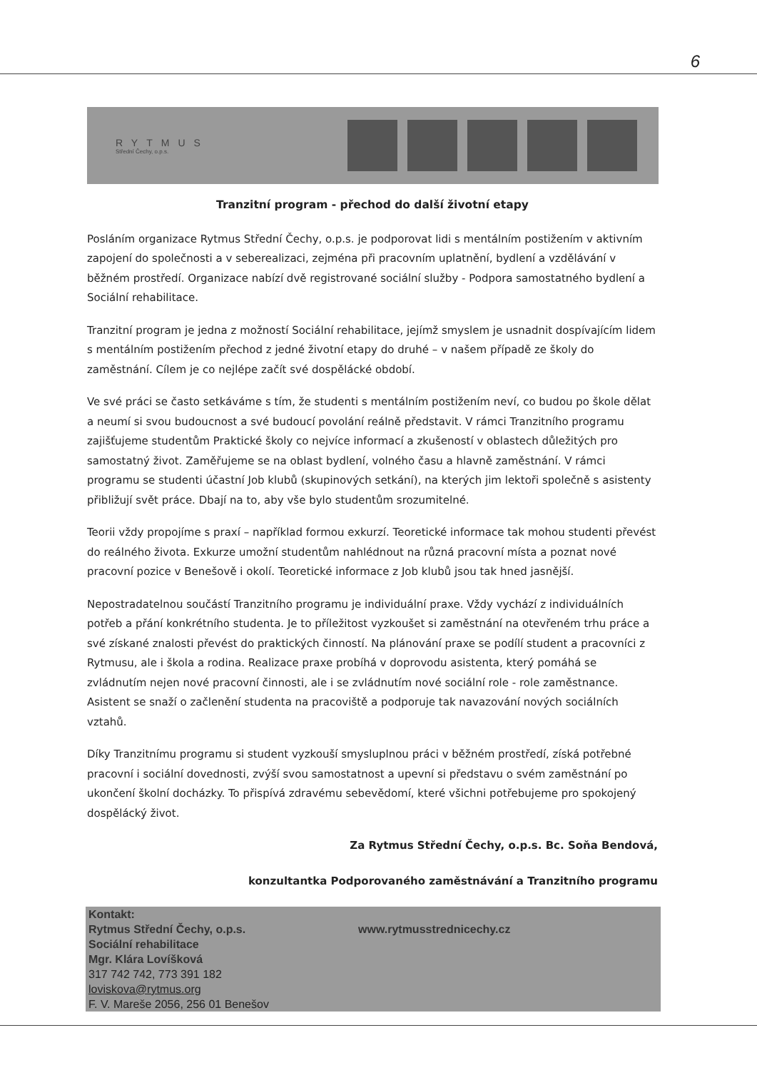6
RYTMUS
Střední Čechy, o.p.s.
Tranzitní program - přechod do další životní etapy
Posláním organizace Rytmus Střední Čechy, o.p.s. je podporovat lidi s mentálním postižením v aktivním zapojení do společnosti a v seberealizaci, zejména při pracovním uplatnění, bydlení a vzdělávání v běžném prostředí. Organizace nabízí dvě registrované sociální služby - Podpora samostatného bydlení a Sociální rehabilitace.
Tranzitní program je jedna z možností Sociální rehabilitace, jejímž smyslem je usnadnit dospívajícím lidem s mentálním postižením přechod z jedné životní etapy do druhé – v našem případě ze školy do zaměstnání. Cílem je co nejlépe začít své dospělácké období.
Ve své práci se často setkáváme s tím, že studenti s mentálním postižením neví, co budou po škole dělat a neumí si svou budoucnost a své budoucí povolání reálně představit. V rámci Tranzitního programu zajišťujeme studentům Praktické školy co nejvíce informací a zkušeností v oblastech důležitých pro samostatný život. Zaměřujeme se na oblast bydlení, volného času a hlavně zaměstnání. V rámci programu se studenti účastní Job klubů (skupinových setkání), na kterých jim lektoři společně s asistenty přibližují svět práce. Dbají na to, aby vše bylo studentům srozumitelné.
Teorii vždy propojíme s praxí – například formou exkurzí. Teoretické informace tak mohou studenti převést do reálného života. Exkurze umožní studentům nahlédnout na různá pracovní místa a poznat nové pracovní pozice v Benešově i okolí. Teoretické informace z Job klubů jsou tak hned jasnější.
Nepostradatelnou součástí Tranzitního programu je individuální praxe. Vždy vychází z individuálních potřeb a přání konkrétního studenta. Je to příležitost vyzkoušet si zaměstnání na otevřeném trhu práce a své získané znalosti převést do praktických činností. Na plánování praxe se podílí student a pracovníci z Rytmusu, ale i škola a rodina. Realizace praxe probíhá v doprovodu asistenta, který pomáhá se zvládnutím nejen nové pracovní činnosti, ale i se zvládnutím nové sociální role - role zaměstnance. Asistent se snaží o začlenění studenta na pracoviště a podporuje tak navazování nových sociálních vztahů.
Díky Tranzitnímu programu si student vyzkouší smysluplnou práci v běžném prostředí, získá potřebné pracovní i sociální dovednosti, zvýší svou samostatnost a upevní si představu o svém zaměstnání po ukončení školní docházky. To přispívá zdravému sebevědomí, které všichni potřebujeme pro spokojený dospělácký život.
Za Rytmus Střední Čechy, o.p.s. Bc. Soňa Bendová,
konzultantka Podporovaného zaměstnávání a Tranzitního programu
Kontakt:
Rytmus Střední Čechy, o.p.s. www.rytmusstrednicechy.cz
Sociální rehabilitace
Mgr. Klára Lovíšková
317 742 742, 773 391 182
loviskova@rytmus.org
F. V. Mareše 2056, 256 01 Benešov